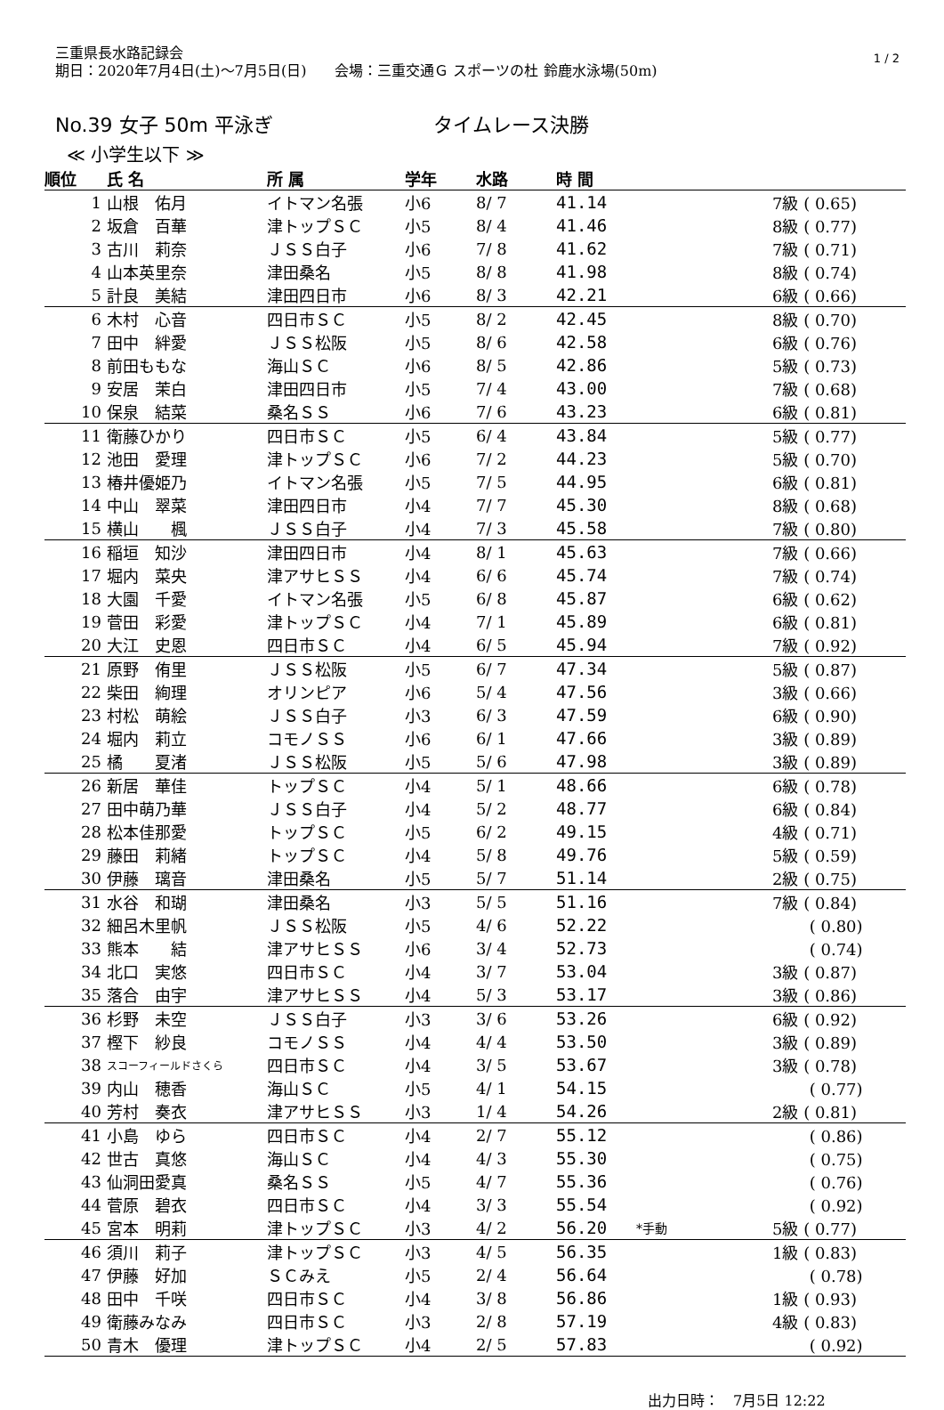三重県長水路記録会
期日：2020年7月4日(土)～7月5日(日)　　会場：三重交通Ｇ スポーツの杜 鈴鹿水泳場(50m)
1 / 2
No.39 女子 50m 平泳ぎ タイムレース決勝
≪ 小学生以下 ≫
| 順位 | 氏 名 | 所 属 | 学年 | 水路 | 時 間 | | |
| --- | --- | --- | --- | --- | --- | --- | --- |
| 1 | 山根 佑月 | イトマン名張 | 小6 | 8/ 7 | 41.14 | | 7級 ( 0.65) |
| 2 | 坂倉 百華 | 津トップＳＣ | 小5 | 8/ 4 | 41.46 | | 8級 ( 0.77) |
| 3 | 古川 莉奈 | ＪＳＳ白子 | 小6 | 7/ 8 | 41.62 | | 7級 ( 0.71) |
| 4 | 山本英里奈 | 津田桑名 | 小5 | 8/ 8 | 41.98 | | 8級 ( 0.74) |
| 5 | 計良 美結 | 津田四日市 | 小6 | 8/ 3 | 42.21 | | 6級 ( 0.66) |
| 6 | 木村 心音 | 四日市ＳＣ | 小5 | 8/ 2 | 42.45 | | 8級 ( 0.70) |
| 7 | 田中 絆愛 | ＪＳＳ松阪 | 小5 | 8/ 6 | 42.58 | | 6級 ( 0.76) |
| 8 | 前田ももな | 海山ＳＣ | 小6 | 8/ 5 | 42.86 | | 5級 ( 0.73) |
| 9 | 安居 茉白 | 津田四日市 | 小5 | 7/ 4 | 43.00 | | 7級 ( 0.68) |
| 10 | 保泉 結菜 | 桑名ＳＳ | 小6 | 7/ 6 | 43.23 | | 6級 ( 0.81) |
| 11 | 衛藤ひかり | 四日市ＳＣ | 小5 | 6/ 4 | 43.84 | | 5級 ( 0.77) |
| 12 | 池田 愛理 | 津トップＳＣ | 小6 | 7/ 2 | 44.23 | | 5級 ( 0.70) |
| 13 | 椿井優姫乃 | イトマン名張 | 小5 | 7/ 5 | 44.95 | | 6級 ( 0.81) |
| 14 | 中山 翠菜 | 津田四日市 | 小4 | 7/ 7 | 45.30 | | 8級 ( 0.68) |
| 15 | 横山 楓 | ＪＳＳ白子 | 小4 | 7/ 3 | 45.58 | | 7級 ( 0.80) |
| 16 | 稲垣 知沙 | 津田四日市 | 小4 | 8/ 1 | 45.63 | | 7級 ( 0.66) |
| 17 | 堀内 菜央 | 津アサヒＳＳ | 小4 | 6/ 6 | 45.74 | | 7級 ( 0.74) |
| 18 | 大園 千愛 | イトマン名張 | 小5 | 6/ 8 | 45.87 | | 6級 ( 0.62) |
| 19 | 菅田 彩愛 | 津トップＳＣ | 小4 | 7/ 1 | 45.89 | | 6級 ( 0.81) |
| 20 | 大江 史恩 | 四日市ＳＣ | 小4 | 6/ 5 | 45.94 | | 7級 ( 0.92) |
| 21 | 原野 侑里 | ＪＳＳ松阪 | 小5 | 6/ 7 | 47.34 | | 5級 ( 0.87) |
| 22 | 柴田 絢理 | オリンピア | 小6 | 5/ 4 | 47.56 | | 3級 ( 0.66) |
| 23 | 村松 萌絵 | ＪＳＳ白子 | 小3 | 6/ 3 | 47.59 | | 6級 ( 0.90) |
| 24 | 堀内 莉立 | コモノＳＳ | 小6 | 6/ 1 | 47.66 | | 3級 ( 0.89) |
| 25 | 橘 夏渚 | ＪＳＳ松阪 | 小5 | 5/ 6 | 47.98 | | 3級 ( 0.89) |
| 26 | 新居 華佳 | トップＳＣ | 小4 | 5/ 1 | 48.66 | | 6級 ( 0.78) |
| 27 | 田中萌乃華 | ＪＳＳ白子 | 小4 | 5/ 2 | 48.77 | | 6級 ( 0.84) |
| 28 | 松本佳那愛 | トップＳＣ | 小5 | 6/ 2 | 49.15 | | 4級 ( 0.71) |
| 29 | 藤田 莉緒 | トップＳＣ | 小4 | 5/ 8 | 49.76 | | 5級 ( 0.59) |
| 30 | 伊藤 璃音 | 津田桑名 | 小5 | 5/ 7 | 51.14 | | 2級 ( 0.75) |
| 31 | 水谷 和瑚 | 津田桑名 | 小3 | 5/ 5 | 51.16 | | 7級 ( 0.84) |
| 32 | 細呂木里帆 | ＪＳＳ松阪 | 小5 | 4/ 6 | 52.22 | | ( 0.80) |
| 33 | 熊本 結 | 津アサヒＳＳ | 小6 | 3/ 4 | 52.73 | | ( 0.74) |
| 34 | 北口 実悠 | 四日市ＳＣ | 小4 | 3/ 7 | 53.04 | | 3級 ( 0.87) |
| 35 | 落合 由宇 | 津アサヒＳＳ | 小4 | 5/ 3 | 53.17 | | 3級 ( 0.86) |
| 36 | 杉野 未空 | ＪＳＳ白子 | 小3 | 3/ 6 | 53.26 | | 6級 ( 0.92) |
| 37 | 樫下 紗良 | コモノＳＳ | 小4 | 4/ 4 | 53.50 | | 3級 ( 0.89) |
| 38 | スコーフィールドさくら | 四日市ＳＣ | 小4 | 3/ 5 | 53.67 | | 3級 ( 0.78) |
| 39 | 内山 穂香 | 海山ＳＣ | 小5 | 4/ 1 | 54.15 | | ( 0.77) |
| 40 | 芳村 奏衣 | 津アサヒＳＳ | 小3 | 1/ 4 | 54.26 | | 2級 ( 0.81) |
| 41 | 小島 ゆら | 四日市ＳＣ | 小4 | 2/ 7 | 55.12 | | ( 0.86) |
| 42 | 世古 真悠 | 海山ＳＣ | 小4 | 4/ 3 | 55.30 | | ( 0.75) |
| 43 | 仙洞田愛真 | 桑名ＳＳ | 小5 | 4/ 7 | 55.36 | | ( 0.76) |
| 44 | 菅原 碧衣 | 四日市ＳＣ | 小4 | 3/ 3 | 55.54 | | ( 0.92) |
| 45 | 宮本 明莉 | 津トップＳＣ | 小3 | 4/ 2 | 56.20 | *手動 | 5級 ( 0.77) |
| 46 | 須川 莉子 | 津トップＳＣ | 小3 | 4/ 5 | 56.35 | | 1級 ( 0.83) |
| 47 | 伊藤 好加 | ＳＣみえ | 小5 | 2/ 4 | 56.64 | | ( 0.78) |
| 48 | 田中 千咲 | 四日市ＳＣ | 小4 | 3/ 8 | 56.86 | | 1級 ( 0.93) |
| 49 | 衛藤みなみ | 四日市ＳＣ | 小3 | 2/ 8 | 57.19 | | 4級 ( 0.83) |
| 50 | 青木 優理 | 津トップＳＣ | 小4 | 2/ 5 | 57.83 | | ( 0.92) |
出力日時：　7月5日 12:22